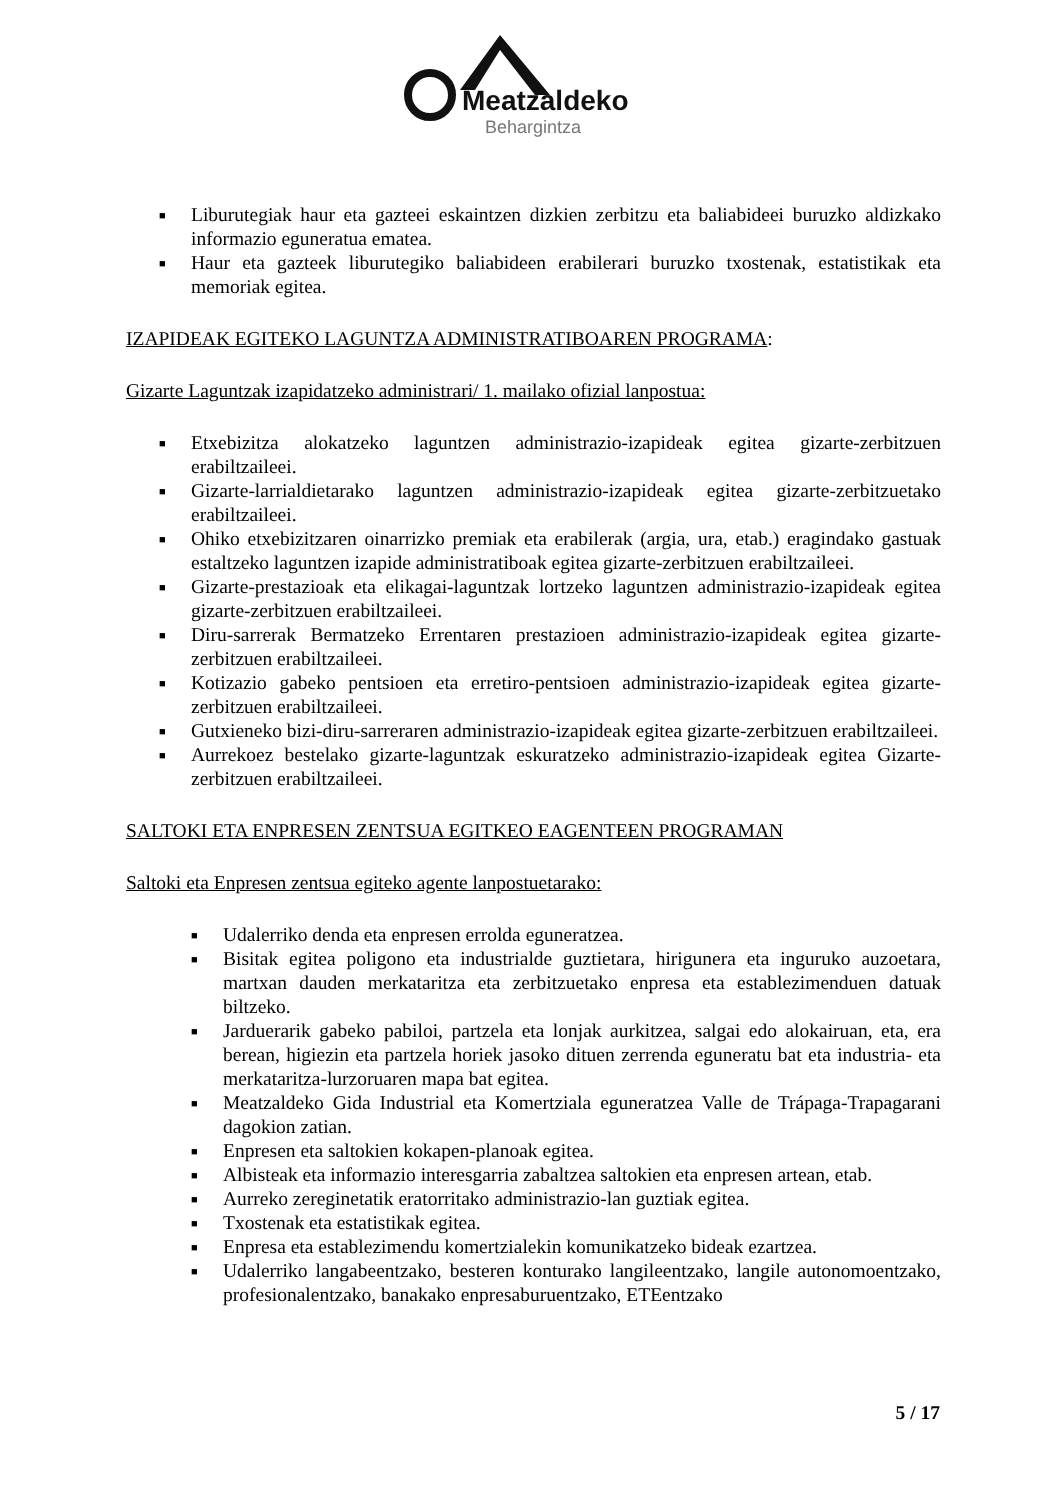Meatzaldeko
Behargintza
■ Liburutegiak haur eta gazteei eskaintzen dizkien zerbitzu eta baliabideei buruzko aldizkako informazio eguneratua ematea.
■ Haur eta gazteek liburutegiko baliabideen erabilerari buruzko txostenak, estatistikak eta memoriak egitea.
IZAPIDEAK EGITEKO LAGUNTZA ADMINISTRATIBOAREN PROGRAMA:
Gizarte Laguntzak izapidatzeko administrari/ 1. mailako ofizial lanpostua:
■ Etxebizitza alokatzeko laguntzen administrazio-izapideak egitea gizarte-zerbitzuen erabiltzaileei.
■ Gizarte-larrialdietarako laguntzen administrazio-izapideak egitea gizarte-zerbitzuetako erabiltzaileei.
■ Ohiko etxebizitzaren oinarrizko premiak eta erabilerak (argia, ura, etab.) eragindako gastuak estaltzeko laguntzen izapide administratiboak egitea gizarte-zerbitzuen erabiltzaileei.
■ Gizarte-prestazioak eta elikagai-laguntzak lortzeko laguntzen administrazio-izapideak egitea gizarte-zerbitzuen erabiltzaileei.
■ Diru-sarrerak Bermatzeko Errentaren prestazioen administrazio-izapideak egitea gizarte-zerbitzuen erabiltzaileei.
■ Kotizazio gabeko pentsioen eta erretiro-pentsioen administrazio-izapideak egitea gizarte-zerbitzuen erabiltzaileei.
■ Gutxieneko bizi-diru-sarreraren administrazio-izapideak egitea gizarte-zerbitzuen erabiltzaileei.
■ Aurrekoez bestelako gizarte-laguntzak eskuratzeko administrazio-izapideak egitea Gizarte-zerbitzuen erabiltzaileei.
SALTOKI ETA ENPRESEN ZENTSUA EGITKEO EAGENTEEN PROGRAMAN
Saltoki eta Enpresen zentsua egiteko agente lanpostuetarako:
■ Udalerriko denda eta enpresen errolda eguneratzea.
■ Bisitak egitea poligono eta industrialde guztietara, hirigunera eta inguruko auzoetara, martxan dauden merkataritza eta zerbitzuetako enpresa eta establezimenduen datuak biltzeko.
■ Jarduerarik gabeko pabiloi, partzela eta lonjak aurkitzea, salgai edo alokairuan, eta, era berean, higiezin eta partzela horiek jasoko dituen zerrenda eguneratu bat eta industria- eta merkataritza-lurzoruaren mapa bat egitea.
■ Meatzaldeko Gida Industrial eta Komertziala eguneratzea Valle de Trápaga-Trapagarani dagokion zatian.
■ Enpresen eta saltokien kokapen-planoak egitea.
■ Albisteak eta informazio interesgarria zabaltzea saltokien eta enpresen artean, etab.
■ Aurreko zereginetatik eratorritako administrazio-lan guztiak egitea.
■ Txostenak eta estatistikak egitea.
■ Enpresa eta establezimendu komertzialekin komunikatzeko bideak ezartzea.
■ Udalerriko langabeentzako, besteren konturako langileentzako, langile autonomoentzako, profesionalentzako, banakako enpresaburuentzako, ETEentzako
5 / 17